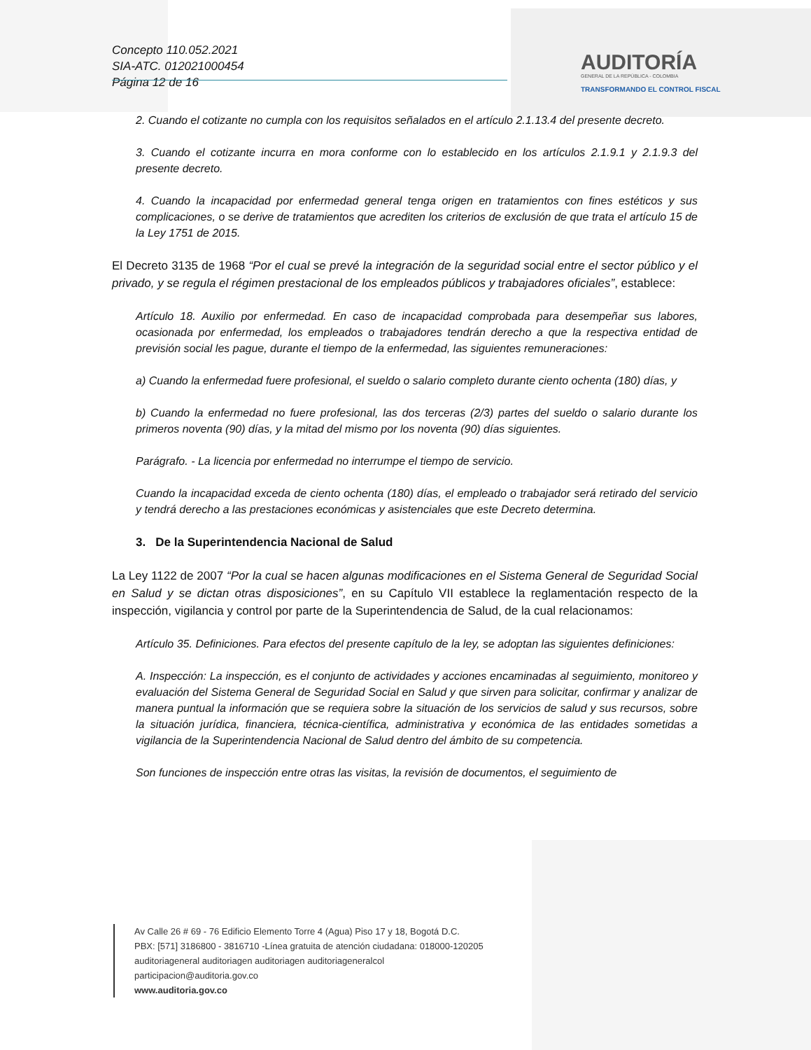Concepto 110.052.2021
SIA-ATC. 012021000454
Página 12 de 16
AUDITORÍA
GENERAL DE LA REPÚBLICA - COLOMBIA
TRANSFORMANDO EL CONTROL FISCAL
2. Cuando el cotizante no cumpla con los requisitos señalados en el artículo 2.1.13.4 del presente decreto.
3. Cuando el cotizante incurra en mora conforme con lo establecido en los artículos 2.1.9.1 y 2.1.9.3 del presente decreto.
4. Cuando la incapacidad por enfermedad general tenga origen en tratamientos con fines estéticos y sus complicaciones, o se derive de tratamientos que acrediten los criterios de exclusión de que trata el artículo 15 de la Ley 1751 de 2015.
El Decreto 3135 de 1968 “Por el cual se prevé la integración de la seguridad social entre el sector público y el privado, y se regula el régimen prestacional de los empleados públicos y trabajadores oficiales”, establece:
Artículo 18. Auxilio por enfermedad. En caso de incapacidad comprobada para desempeñar sus labores, ocasionada por enfermedad, los empleados o trabajadores tendrán derecho a que la respectiva entidad de previsión social les pague, durante el tiempo de la enfermedad, las siguientes remuneraciones:
a) Cuando la enfermedad fuere profesional, el sueldo o salario completo durante ciento ochenta (180) días, y
b) Cuando la enfermedad no fuere profesional, las dos terceras (2/3) partes del sueldo o salario durante los primeros noventa (90) días, y la mitad del mismo por los noventa (90) días siguientes.
Parágrafo. - La licencia por enfermedad no interrumpe el tiempo de servicio.
Cuando la incapacidad exceda de ciento ochenta (180) días, el empleado o trabajador será retirado del servicio y tendrá derecho a las prestaciones económicas y asistenciales que este Decreto determina.
3. De la Superintendencia Nacional de Salud
La Ley 1122 de 2007 “Por la cual se hacen algunas modificaciones en el Sistema General de Seguridad Social en Salud y se dictan otras disposiciones”, en su Capítulo VII establece la reglamentación respecto de la inspección, vigilancia y control por parte de la Superintendencia de Salud, de la cual relacionamos:
Artículo 35. Definiciones. Para efectos del presente capítulo de la ley, se adoptan las siguientes definiciones:
A. Inspección: La inspección, es el conjunto de actividades y acciones encaminadas al seguimiento, monitoreo y evaluación del Sistema General de Seguridad Social en Salud y que sirven para solicitar, confirmar y analizar de manera puntual la información que se requiera sobre la situación de los servicios de salud y sus recursos, sobre la situación jurídica, financiera, técnica-científica, administrativa y económica de las entidades sometidas a vigilancia de la Superintendencia Nacional de Salud dentro del ámbito de su competencia.
Son funciones de inspección entre otras las visitas, la revisión de documentos, el seguimiento de
Av Calle 26 # 69 - 76 Edificio Elemento Torre 4 (Agua) Piso 17 y 18, Bogotá D.C.
PBX: [571] 3186800 - 3816710 -Línea gratuita de atención ciudadana: 018000-120205
auditoriageneral auditoriagen auditoriagen auditoriageneralcol
participacion@auditoria.gov.co
www.auditoria.gov.co